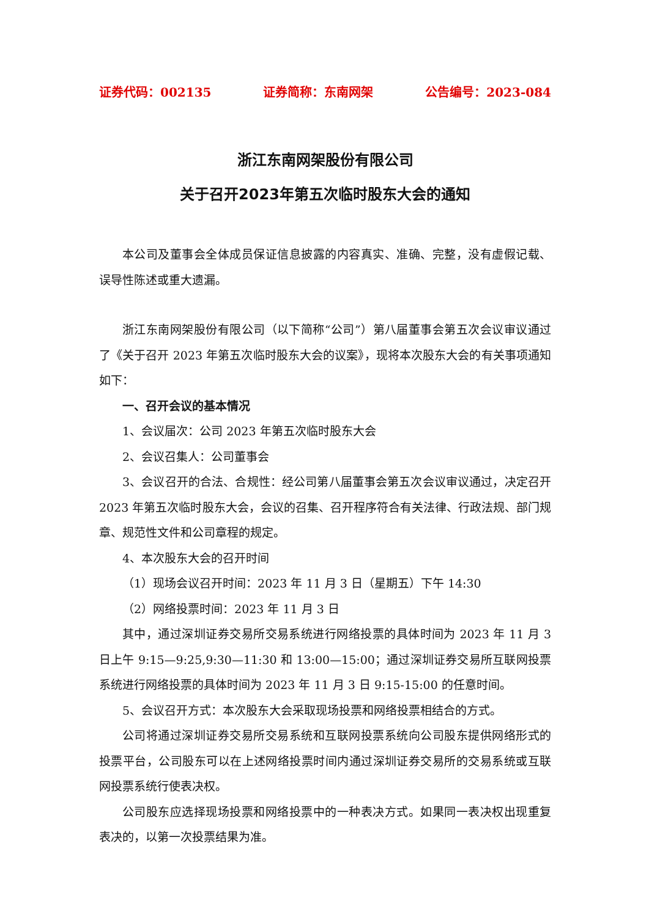证券代码：002135 证券简称：东南网架 公告编号：2023-084
浙江东南网架股份有限公司
关于召开2023年第五次临时股东大会的通知
本公司及董事会全体成员保证信息披露的内容真实、准确、完整，没有虚假记载、误导性陈述或重大遗漏。
浙江东南网架股份有限公司（以下简称“公司”）第八届董事会第五次会议审议通过了《关于召开 2023 年第五次临时股东大会的议案》，现将本次股东大会的有关事项通知如下：
一、召开会议的基本情况
1、会议届次：公司 2023 年第五次临时股东大会
2、会议召集人：公司董事会
3、会议召开的合法、合规性：经公司第八届董事会第五次会议审议通过，决定召开 2023 年第五次临时股东大会，会议的召集、召开程序符合有关法律、行政法规、部门规章、规范性文件和公司章程的规定。
4、本次股东大会的召开时间
（1）现场会议召开时间：2023 年 11 月 3 日（星期五）下午 14:30
（2）网络投票时间：2023 年 11 月 3 日
其中，通过深圳证券交易所交易系统进行网络投票的具体时间为 2023 年 11 月 3 日上午 9:15—9:25,9:30—11:30 和 13:00—15:00；通过深圳证券交易所互联网投票系统进行网络投票的具体时间为 2023 年 11 月 3 日 9:15-15:00 的任意时间。
5、会议召开方式：本次股东大会采取现场投票和网络投票相结合的方式。
公司将通过深圳证券交易所交易系统和互联网投票系统向公司股东提供网络形式的投票平台，公司股东可以在上述网络投票时间内通过深圳证券交易所的交易系统或互联网投票系统行使表决权。
公司股东应选择现场投票和网络投票中的一种表决方式。如果同一表决权出现重复表决的，以第一次投票结果为准。